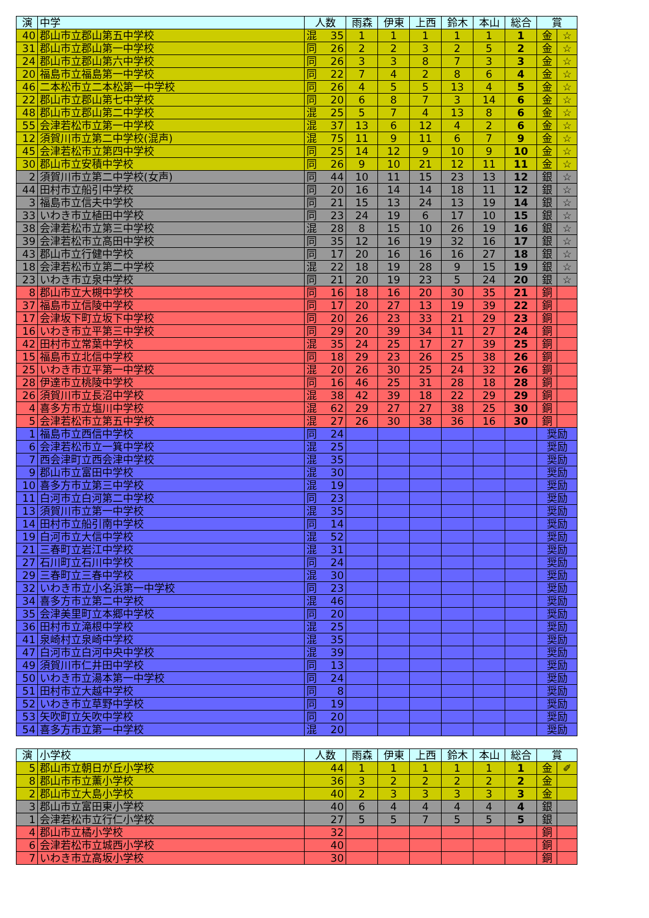| 演 | 中学 | 人数 | | 雨森 | 伊東 | 上西 | 鈴木 | 本山 | 総合 | 賞 | |
| --- | --- | --- | --- | --- | --- | --- | --- | --- | --- | --- | --- |
| 40 | 郡山市立郡山第五中学校 | 混 | 35 | 1 | 1 | 1 | 1 | 1 | 1 | 金 | ☆ |
| 31 | 郡山市立郡山第一中学校 | 同 | 26 | 2 | 2 | 3 | 2 | 5 | 2 | 金 | ☆ |
| 24 | 郡山市立郡山第六中学校 | 同 | 26 | 3 | 3 | 8 | 7 | 3 | 3 | 金 | ☆ |
| 20 | 福島市立福島第一中学校 | 同 | 22 | 7 | 4 | 2 | 8 | 6 | 4 | 金 | ☆ |
| 46 | 二本松市立二本松第一中学校 | 同 | 26 | 4 | 5 | 5 | 13 | 4 | 5 | 金 | ☆ |
| 22 | 郡山市立郡山第七中学校 | 同 | 20 | 6 | 8 | 7 | 3 | 14 | 6 | 金 | ☆ |
| 48 | 郡山市立郡山第二中学校 | 混 | 25 | 5 | 7 | 4 | 13 | 8 | 6 | 金 | ☆ |
| 55 | 会津若松市立第一中学校 | 混 | 37 | 13 | 6 | 12 | 4 | 2 | 6 | 金 | ☆ |
| 12 | 須賀川市立第二中学校(混声) | 混 | 75 | 11 | 9 | 11 | 6 | 7 | 9 | 金 | ☆ |
| 45 | 会津若松市立第四中学校 | 同 | 25 | 14 | 12 | 9 | 10 | 9 | 10 | 金 | ☆ |
| 30 | 郡山市立安積中学校 | 同 | 26 | 9 | 10 | 21 | 12 | 11 | 11 | 金 | ☆ |
| 2 | 須賀川市立第二中学校(女声) | 同 | 44 | 10 | 11 | 15 | 23 | 13 | 12 | 銀 | ☆ |
| 44 | 田村市立船引中学校 | 同 | 20 | 16 | 14 | 14 | 18 | 11 | 12 | 銀 | ☆ |
| 3 | 福島市立信夫中学校 | 同 | 21 | 15 | 13 | 24 | 13 | 19 | 14 | 銀 | ☆ |
| 33 | いわき市立植田中学校 | 同 | 23 | 24 | 19 | 6 | 17 | 10 | 15 | 銀 | ☆ |
| 38 | 会津若松市立第三中学校 | 混 | 28 | 8 | 15 | 10 | 26 | 19 | 16 | 銀 | ☆ |
| 39 | 会津若松市立高田中学校 | 同 | 35 | 12 | 16 | 19 | 32 | 16 | 17 | 銀 | ☆ |
| 43 | 郡山市立行健中学校 | 同 | 17 | 20 | 16 | 16 | 16 | 27 | 18 | 銀 | ☆ |
| 18 | 会津若松市立第二中学校 | 混 | 22 | 18 | 19 | 28 | 9 | 15 | 19 | 銀 | ☆ |
| 23 | いわき市立泉中学校 | 同 | 21 | 20 | 19 | 23 | 5 | 24 | 20 | 銀 | ☆ |
| 8 | 郡山市立大槻中学校 | 同 | 16 | 18 | 16 | 20 | 30 | 35 | 21 | 銅 | |
| 37 | 福島市立信陵中学校 | 同 | 17 | 20 | 27 | 13 | 19 | 39 | 22 | 銅 | |
| 17 | 会津坂下町立坂下中学校 | 同 | 20 | 26 | 23 | 33 | 21 | 29 | 23 | 銅 | |
| 16 | いわき市立平第三中学校 | 同 | 29 | 20 | 39 | 34 | 11 | 27 | 24 | 銅 | |
| 42 | 田村市立常葉中学校 | 混 | 35 | 24 | 25 | 17 | 27 | 39 | 25 | 銅 | |
| 15 | 福島市立北信中学校 | 同 | 18 | 29 | 23 | 26 | 25 | 38 | 26 | 銅 | |
| 25 | いわき市立平第一中学校 | 混 | 20 | 26 | 30 | 25 | 24 | 32 | 26 | 銅 | |
| 28 | 伊達市立桃陵中学校 | 同 | 16 | 46 | 25 | 31 | 28 | 18 | 28 | 銅 | |
| 26 | 須賀川市立長沼中学校 | 混 | 38 | 42 | 39 | 18 | 22 | 29 | 29 | 銅 | |
| 4 | 喜多方市立塩川中学校 | 混 | 62 | 29 | 27 | 27 | 38 | 25 | 30 | 銅 | |
| 5 | 会津若松市立第五中学校 | 混 | 27 | 26 | 30 | 38 | 36 | 16 | 30 | 銅 | |
| 1 | 福島市立西信中学校 | 同 | 24 | | | | | | | 奨励 | |
| 6 | 会津若松市立一箕中学校 | 混 | 25 | | | | | | | 奨励 | |
| 7 | 西会津町立西会津中学校 | 混 | 35 | | | | | | | 奨励 | |
| 9 | 郡山市立富田中学校 | 混 | 30 | | | | | | | 奨励 | |
| 10 | 喜多方市立第三中学校 | 混 | 19 | | | | | | | 奨励 | |
| 11 | 白河市立白河第二中学校 | 同 | 23 | | | | | | | 奨励 | |
| 13 | 須賀川市立第一中学校 | 混 | 35 | | | | | | | 奨励 | |
| 14 | 田村市立船引南中学校 | 同 | 14 | | | | | | | 奨励 | |
| 19 | 白河市立大信中学校 | 混 | 52 | | | | | | | 奨励 | |
| 21 | 三春町立岩江中学校 | 混 | 31 | | | | | | | 奨励 | |
| 27 | 石川町立石川中学校 | 同 | 24 | | | | | | | 奨励 | |
| 29 | 三春町立三春中学校 | 混 | 30 | | | | | | | 奨励 | |
| 32 | いわき市立小名浜第一中学校 | 同 | 23 | | | | | | | 奨励 | |
| 34 | 喜多方市立第二中学校 | 混 | 46 | | | | | | | 奨励 | |
| 35 | 会津美里町立本郷中学校 | 同 | 20 | | | | | | | 奨励 | |
| 36 | 田村市立滝根中学校 | 混 | 25 | | | | | | | 奨励 | |
| 41 | 泉崎村立泉崎中学校 | 混 | 35 | | | | | | | 奨励 | |
| 47 | 白河市立白河中央中学校 | 混 | 39 | | | | | | | 奨励 | |
| 49 | 須賀川市仁井田中学校 | 同 | 13 | | | | | | | 奨励 | |
| 50 | いわき市立湯本第一中学校 | 同 | 24 | | | | | | | 奨励 | |
| 51 | 田村市立大越中学校 | 同 | 8 | | | | | | | 奨励 | |
| 52 | いわき市立草野中学校 | 同 | 19 | | | | | | | 奨励 | |
| 53 | 矢吹町立矢吹中学校 | 同 | 20 | | | | | | | 奨励 | |
| 54 | 喜多方市立第一中学校 | 混 | 20 | | | | | | | 奨励 | |
| 演 | 小学校 | 人数 | | 雨森 | 伊東 | 上西 | 鈴木 | 本山 | 総合 | 賞 | |
| --- | --- | --- | --- | --- | --- | --- | --- | --- | --- | --- | --- |
| 5 | 郡山市立朝日が丘小学校 | | 44 | 1 | 1 | 1 | 1 | 1 | 1 | 金 | ✐ |
| 8 | 郡山市市立薫小学校 | | 36 | 3 | 2 | 2 | 2 | 2 | 2 | 金 | |
| 2 | 郡山市立大島小学校 | | 40 | 2 | 3 | 3 | 3 | 3 | 3 | 金 | |
| 3 | 郡山市立富田東小学校 | | 40 | 6 | 4 | 4 | 4 | 4 | 4 | 銀 | |
| 1 | 会津若松市立行仁小学校 | | 27 | 5 | 5 | 7 | 5 | 5 | 5 | 銀 | |
| 4 | 郡山市立橘小学校 | | 32 | | | | | | | 銅 | |
| 6 | 会津若松市立城西小学校 | | 40 | | | | | | | 銅 | |
| 7 | いわき市立高坂小学校 | | 30 | | | | | | | 銅 | |